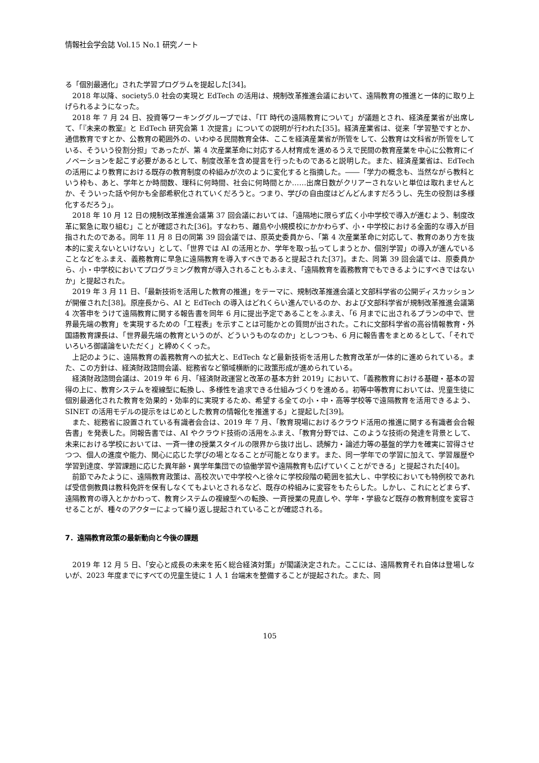情報社会学会誌 Vol.15 No.1 研究ノート
る「個別最適化」された学習プログラムを提起した[34]。
2018 年以降、society5.0 社会の実現と EdTech の活用は、規制改革推進会議において、遠隔教育の推進と一体的に取り上げられるようになった。
2018 年 7 月 24 日、投資等ワーキンググループでは、「IT 時代の遠隔教育について」が議題とされ、経済産業省が出席して、「『未来の教室』と EdTech 研究会第 1 次提言」についての説明が行われた[35]。経済産業省は、従来「学習塾ですとか、通信教育ですとか、公教育の範囲外の、いわゆる民間教育全体、ここを経済産業省が所管をして、公教育は文科省が所管をしている、そういう役割分担」であったが、第 4 次産業革命に対応する人材育成を進めるうえで民間の教育産業を中心に公教育にイノベーションを起こす必要があるとして、制度改革を含め提言を行ったものであると説明した。また、経済産業省は、EdTech の活用により教育における既存の教育制度の枠組みが次のように変化すると指摘した。――「学力の概念も、当然ながら教科という枠も、あと、学年とか時間数、理科に何時間、社会に何時間とか……出席日数がクリアーされないと単位は取れませんとか、そういった話や何かも全部希釈化されていくだろうと。つまり、学びの自由度はどんどんますだろうし、先生の役割は多様化するだろう」。
2018 年 10 月 12 日の規制改革推進会議第 37 回会議においては、「遠隔地に限らず広く小中学校で導入が進むよう、制度改革に緊急に取り組む」ことが確認された[36]。すなわち、離島や小規模校にかかわらず、小・中学校における全面的な導入が目指されたのである。同年 11 月 8 日の同第 39 回会議では、原英史委員から、「第 4 次産業革命に対応して、教育のあり方を抜本的に変えないといけない」として、「世界では AI の活用とか、学年を取っ払ってしまうとか、個別学習」の導入が進んでいることなどをふまえ、義務教育に早急に遠隔教育を導入すべきであると提起された[37]。また、同第 39 回会議では、原委員から、小・中学校においてプログラミング教育が導入されることもふまえ、「遠隔教育を義務教育でもできるようにすべきではないか」と提起された。
2019 年 3 月 11 日、「最新技術を活用した教育の推進」をテーマに、規制改革推進会議と文部科学省の公開ディスカッションが開催された[38]。原座長から、AI と EdTech の導入はどれくらい進んでいるのか、および文部科学省が規制改革推進会議第 4 次答申をうけて遠隔教育に関する報告書を同年 6 月に提出予定であることをふまえ、「6 月までに出されるプランの中で、世界最先端の教育」を実現するための「工程表」を示すことは可能かとの質問が出された。これに文部科学省の高谷情報教育・外国語教育課長は、「世界最先端の教育というのが、どういうものなのか」としつつも、6 月に報告書をまとめるとして、「それでいろいろ御議論をいただく」と締めくくった。
上記のように、遠隔教育の義務教育への拡大と、EdTech など最新技術を活用した教育改革が一体的に進められている。また、この方針は、経済財政諮問会議、総務省など領域横断的に政策形成が進められている。
経済財政諮問会議は、2019 年 6 月、「経済財政運営と改革の基本方針 2019」において、「義務教育における基礎・基本の習得の上に、教育システムを複線型に転換し、多様性を追求できる仕組みづくりを進める。初等中等教育においては、児童生徒に個別最適化された教育を効果的・効率的に実現するため、希望する全ての小・中・高等学校等で遠隔教育を活用できるよう、SINET の活用モデルの提示をはじめとした教育の情報化を推進する」と提起した[39]。
また、総務省に設置されている有識者会合は、2019 年 7 月、「教育現場におけるクラウド活用の推進に関する有識者会合報告書」を発表した。同報告書では、AI やクラウド技術の活用をふまえ、「教育分野では、このような技術の発達を背景として、未来における学校においては、一斉一律の授業スタイルの限界から抜け出し、読解力・論述力等の基盤的学力を確実に習得させつつ、個人の進度や能力、関心に応じた学びの場となることが可能となります。また、同一学年での学習に加えて、学習履歴や学習到達度、学習課題に応じた異年齢・異学年集団での協働学習や遠隔教育も広げていくことができる」と提起された[40]。
前節でみたように、遠隔教育政策は、高校次いで中学校へと徐々に学校段階の範囲を拡大し、中学校においても特例校であれば受信側教員は教科免許を保有しなくてもよいとされるなど、既存の枠組みに変容をもたらした。しかし、これにとどまらず、遠隔教育の導入とかかわって、教育システムの複線型への転換、一斉授業の見直しや、学年・学級など既存の教育制度を変容させることが、種々のアクターによって繰り返し提起されていることが確認される。
7．遠隔教育政策の最新動向と今後の課題
2019 年 12 月 5 日、「安心と成長の未来を拓く総合経済対策」が閣議決定された。ここには、遠隔教育それ自体は登場しないが、2023 年度までにすべての児童生徒に 1 人 1 台端末を整備することが提起された。また、同
105